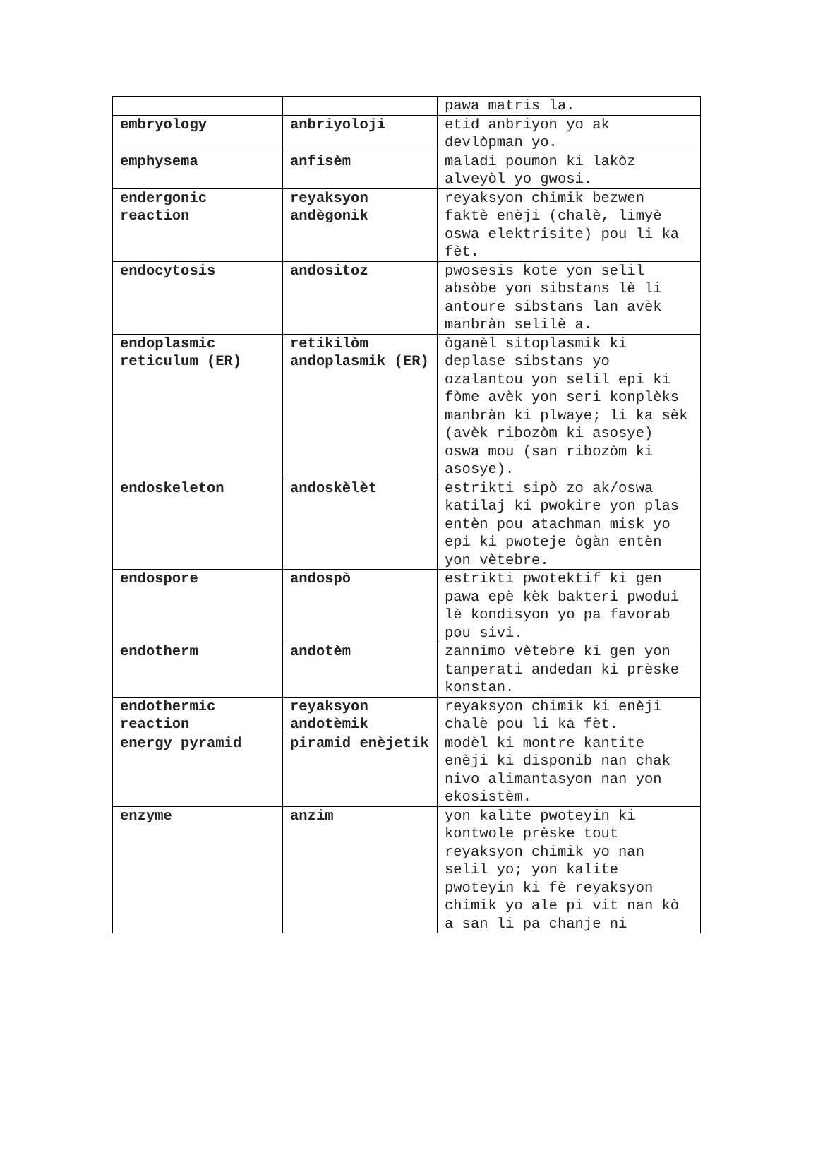| | | pawa matris la. |
| embryology | anbriyoloji | etid anbriyon yo ak devlòpman yo. |
| emphysema | anfisèm | maladi poumon ki lakòz alveyòl yo gwosi. |
| endergonic reaction | reyaksyon andègonik | reyaksyon chimik bezwen faktè enèji (chalè, limyè oswa elektrisite) pou li ka fèt. |
| endocytosis | andositoz | pwosesis kote yon selil absòbe yon sibstans lè li antoure sibstans lan avèk manbràn selilè a. |
| endoplasmic reticulum (ER) | retikilòm andoplasmik (ER) | òganèl sitoplasmik ki deplase sibstans yo ozalantou yon selil epi ki fòme avèk yon seri konplèks manbràn ki plwaye; li ka sèk (avèk ribozòm ki asosye) oswa mou (san ribozòm ki asosye). |
| endoskeleton | andoskèlèt | estrikti sipò zo ak/oswa katilaj ki pwokire yon plas entèn pou atachman misk yo epi ki pwoteje ògàn entèn yon vètebre. |
| endospore | andospò | estrikti pwotektif ki gen pawa epè kèk bakteri pwodui lè kondisyon yo pa favorab pou sivi. |
| endotherm | andotèm | zannimo vètebre ki gen yon tanperati andedan ki prèske konstan. |
| endothermic reaction | reyaksyon andotèmik | reyaksyon chimik ki enèji chalè pou li ka fèt. |
| energy pyramid | piramid enèjetik | modèl ki montre kantite enèji ki disponib nan chak nivo alimantasyon nan yon ekosistèm. |
| enzyme | anzim | yon kalite pwoteyin ki kontwole prèske tout reyaksyon chimik yo nan selil yo; yon kalite pwoteyin ki fè reyaksyon chimik yo ale pi vit nan kò a san li pa chanje ni |